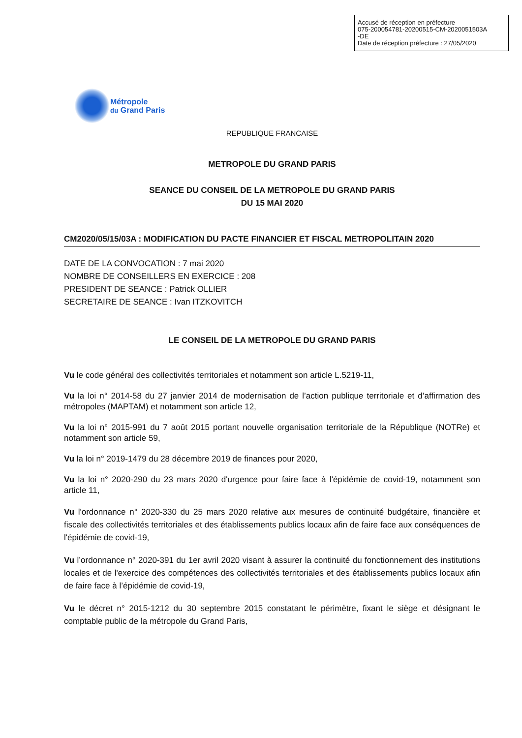Accusé de réception en préfecture
075-200054781-20200515-CM-2020051503A
-DE
Date de réception préfecture : 27/05/2020
Métropole
du Grand Paris
REPUBLIQUE FRANCAISE
METROPOLE DU GRAND PARIS
SEANCE DU CONSEIL DE LA METROPOLE DU GRAND PARIS
DU 15 MAI 2020
CM2020/05/15/03A : MODIFICATION DU PACTE FINANCIER ET FISCAL METROPOLITAIN 2020
DATE DE LA CONVOCATION : 7 mai 2020
NOMBRE DE CONSEILLERS EN EXERCICE : 208
PRESIDENT DE SEANCE : Patrick OLLIER
SECRETAIRE DE SEANCE : Ivan ITZKOVITCH
LE CONSEIL DE LA METROPOLE DU GRAND PARIS
Vu le code général des collectivités territoriales et notamment son article L.5219-11,
Vu la loi n° 2014-58 du 27 janvier 2014 de modernisation de l’action publique territoriale et d’affirmation des métropoles (MAPTAM) et notamment son article 12,
Vu la loi n° 2015-991 du 7 août 2015 portant nouvelle organisation territoriale de la République (NOTRe) et notamment son article 59,
Vu la loi n° 2019-1479 du 28 décembre 2019 de finances pour 2020,
Vu la loi n° 2020-290 du 23 mars 2020 d'urgence pour faire face à l'épidémie de covid-19, notamment son article 11,
Vu l'ordonnance n° 2020-330 du 25 mars 2020 relative aux mesures de continuité budgétaire, financière et fiscale des collectivités territoriales et des établissements publics locaux afin de faire face aux conséquences de l'épidémie de covid-19,
Vu l’ordonnance n° 2020-391 du 1er avril 2020 visant à assurer la continuité du fonctionnement des institutions locales et de l'exercice des compétences des collectivités territoriales et des établissements publics locaux afin de faire face à l’épidémie de covid-19,
Vu le décret n° 2015-1212 du 30 septembre 2015 constatant le périmètre, fixant le siège et désignant le comptable public de la métropole du Grand Paris,